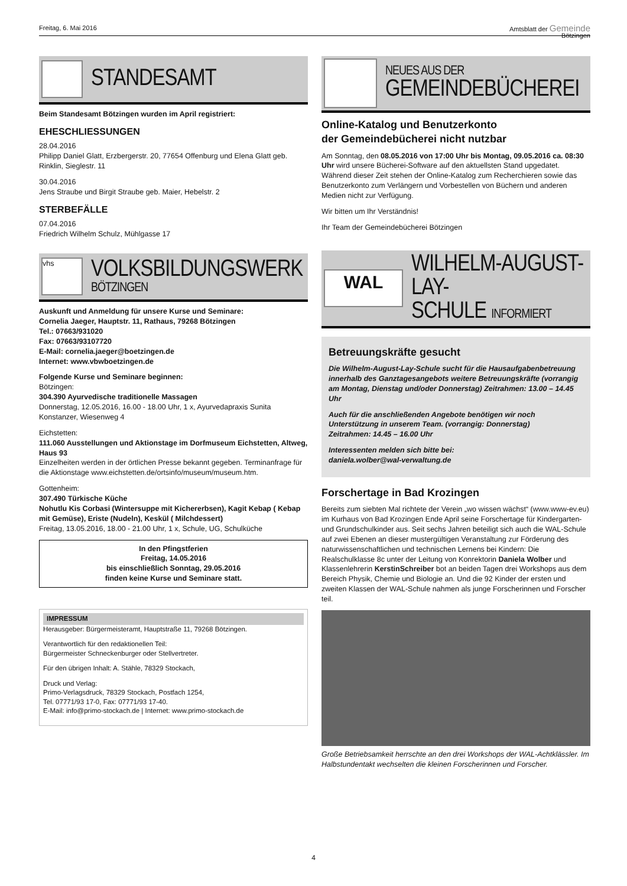Freitag, 6. Mai 2016 Amtsblatt der Gemeinde
Bötzingen
STANDESAMT
Beim Standesamt Bötzingen wurden im April registriert:
EHESCHLIESSUNGEN
28.04.2016
Philipp Daniel Glatt, Erzbergerstr. 20, 77654 Offenburg und Elena Glatt geb. Rinklin, Sieglestr. 11
30.04.2016
Jens Straube und Birgit Straube geb. Maier, Hebelstr. 2
STERBEFÄLLE
07.04.2016
Friedrich Wilhelm Schulz, Mühlgasse 17
vhs
VOLKSBILDUNGSWERK
BÖTZINGEN
Auskunft und Anmeldung für unsere Kurse und Seminare:
Cornelia Jaeger, Hauptstr. 11, Rathaus, 79268 Bötzingen
Tel.: 07663/931020
Fax: 07663/93107720
E-Mail: cornelia.jaeger@boetzingen.de
Internet: www.vbwboetzingen.de
Folgende Kurse und Seminare beginnen:
Bötzingen:
304.390 Ayurvedische traditionelle Massagen
Donnerstag, 12.05.2016, 16.00 - 18.00 Uhr, 1 x, Ayurvedapraxis Sunita Konstanzer, Wiesenweg 4
Eichstetten:
111.060 Ausstellungen und Aktionstage im Dorfmuseum Eichstetten, Altweg, Haus 93
Einzelheiten werden in der örtlichen Presse bekannt gegeben. Terminanfrage für die Aktionstage www.eichstetten.de/ortsinfo/museum/museum.htm.
Gottenheim:
307.490 Türkische Küche
Nohutlu Kis Corbasi (Wintersuppe mit Kichererbsen), Kagit Kebap ( Kebap mit Gemüse), Eriste (Nudeln), Keskül ( Milchdessert)
Freitag, 13.05.2016, 18.00 - 21.00 Uhr, 1 x, Schule, UG, Schulküche
In den Pfingstferien
Freitag, 14.05.2016
bis einschließlich Sonntag, 29.05.2016
finden keine Kurse und Seminare statt.
IMPRESSUM
Herausgeber: Bürgermeisteramt, Hauptstraße 11, 79268 Bötzingen.
Verantwortlich für den redaktionellen Teil:
Bürgermeister Schneckenburger oder Stellvertreter.
Für den übrigen Inhalt: A. Stähle, 78329 Stockach,
Druck und Verlag:
Primo-Verlagsdruck, 78329 Stockach, Postfach 1254,
Tel. 07771/93 17-0, Fax: 07771/93 17-40.
E-Mail: info@primo-stockach.de | Internet: www.primo-stockach.de
NEUES AUS DER
GEMEINDEBÜCHEREI
Online-Katalog und Benutzerkonto
der Gemeindebücherei nicht nutzbar
Am Sonntag, den 08.05.2016 von 17:00 Uhr bis Montag, 09.05.2016 ca. 08:30 Uhr wird unsere Bücherei-Software auf den aktuellsten Stand upgedatet.
Während dieser Zeit stehen der Online-Katalog zum Recherchieren sowie das Benutzerkonto zum Verlängern und Vorbestellen von Büchern und anderen Medien nicht zur Verfügung.
Wir bitten um Ihr Verständnis!
Ihr Team der Gemeindebücherei Bötzingen
WAL
WILHELM-AUGUST-LAY-
SCHULE INFORMIERT
Betreuungskräfte gesucht
Die Wilhelm-August-Lay-Schule sucht für die Hausaufgabenbetreuung innerhalb des Ganztagesangebots weitere Betreuungskräfte (vorrangig am Montag, Dienstag und/oder Donnerstag) Zeitrahmen: 13.00 – 14.45 Uhr
Auch für die anschließenden Angebote benötigen wir noch Unterstützung in unserem Team. (vorrangig: Donnerstag)
Zeitrahmen: 14.45 – 16.00 Uhr
Interessenten melden sich bitte bei:
daniela.wolber@wal-verwaltung.de
Forschertage in Bad Krozingen
Bereits zum siebten Mal richtete der Verein „wo wissen wächst“ (www.www-ev.eu) im Kurhaus von Bad Krozingen Ende April seine Forschertage für Kindergarten- und Grundschulkinder aus. Seit sechs Jahren beteiligt sich auch die WAL-Schule auf zwei Ebenen an dieser mustergültigen Veranstaltung zur Förderung des naturwissenschaftlichen und technischen Lernens bei Kindern: Die Realschulklasse 8c unter der Leitung von Konrektorin Daniela Wolber und Klassenlehrerin KerstinSchreiber bot an beiden Tagen drei Workshops aus dem Bereich Physik, Chemie und Biologie an. Und die 92 Kinder der ersten und zweiten Klassen der WAL-Schule nahmen als junge Forscherinnen und Forscher teil.
Große Betriebsamkeit herrschte an den drei Workshops der WAL-Achtklässler. Im Halbstundentakt wechselten die kleinen Forscherinnen und Forscher.
4